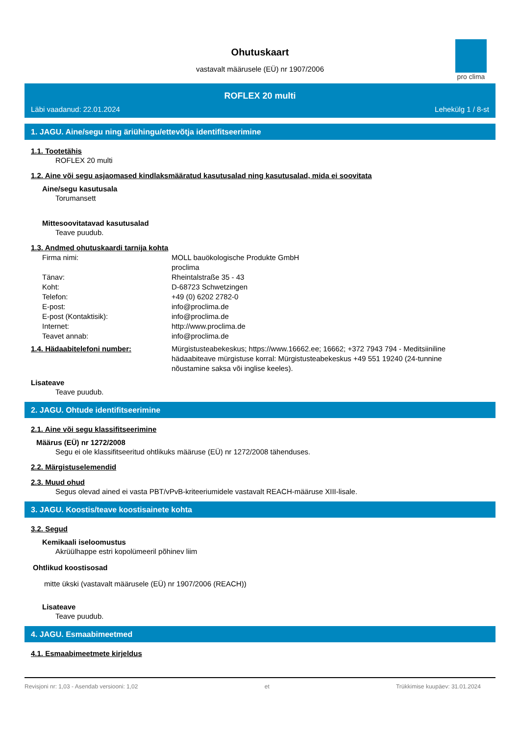Ohutuskaart
vastavalt määrusele (EÜ) nr 1907/2006
pro clima
ROFLEX 20 multi
Läbi vaadanud: 22.01.2024 Lehekülg 1 / 8-st
1. JAGU. Aine/segu ning äriühingu/ettevõtja identifitseerimine
1.1. Tootetähis
ROFLEX 20 multi
1.2. Aine või segu asjaomased kindlaksmääratud kasutusalad ning kasutusalad, mida ei soovitata
Aine/segu kasutusala
Torumansett
Mittesoovitatavad kasutusalad
Teave puudub.
1.3. Andmed ohutuskaardi tarnija kohta
Firma nimi: MOLL bauökologische Produkte GmbH
proclima
Tänav: Rheintalstraße 35 - 43
Koht: D-68723 Schwetzingen
Telefon: +49 (0) 6202 2782-0
E-post: info@proclima.de
E-post (Kontaktisik): info@proclima.de
Internet: http://www.proclima.de
Teavet annab: info@proclima.de
1.4. Hädaabitelefoni number: Mürgistusteabekeskus; https://www.16662.ee; 16662; +372 7943 794 - Meditsiiniline hädaabiteave mürgistuse korral: Mürgistusteabekeskus +49 551 19240 (24-tunnine nõustamine saksa või inglise keeles).
Lisateave
Teave puudub.
2. JAGU. Ohtude identifitseerimine
2.1. Aine või segu klassifitseerimine
Määrus (EÜ) nr 1272/2008
Segu ei ole klassifitseeritud ohtlikuks määruse (EÜ) nr 1272/2008 tähenduses.
2.2. Märgistuselemendid
2.3. Muud ohud
Segus olevad ained ei vasta PBT/vPvB-kriteeriumidele vastavalt REACH-määruse XIII-lisale.
3. JAGU. Koostis/teave koostisainete kohta
3.2. Segud
Kemikaali iseloomustus
Akrüülhappe estri kopolümeeril põhinev liim
Ohtlikud koostisosad
mitte ükski (vastavalt määrusele (EÜ) nr 1907/2006 (REACH))
Lisateave
Teave puudub.
4. JAGU. Esmaabimeetmed
4.1. Esmaabimeetmete kirjeldus
Revisjoni nr: 1,03 - Asendab versiooni: 1,02 et Trükkimise kuupäev: 31.01.2024